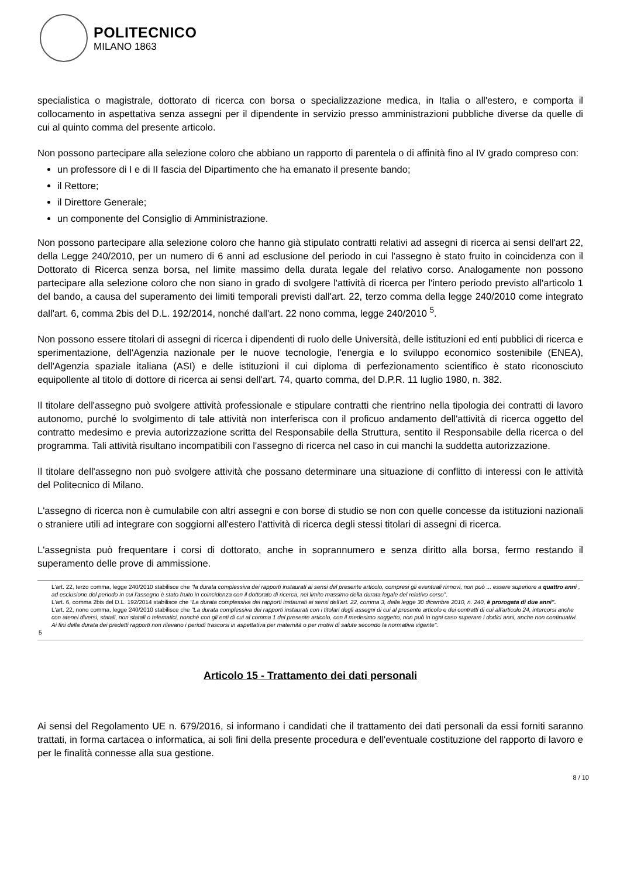POLITECNICO
MILANO 1863
specialistica o magistrale, dottorato di ricerca con borsa o specializzazione medica, in Italia o all'estero, e comporta il collocamento in aspettativa senza assegni per il dipendente in servizio presso amministrazioni pubbliche diverse da quelle di cui al quinto comma del presente articolo.
Non possono partecipare alla selezione coloro che abbiano un rapporto di parentela o di affinità fino al IV grado compreso con:
un professore di I e di II fascia del Dipartimento che ha emanato il presente bando;
il Rettore;
il Direttore Generale;
un componente del Consiglio di Amministrazione.
Non possono partecipare alla selezione coloro che hanno già stipulato contratti relativi ad assegni di ricerca ai sensi dell'art 22, della Legge 240/2010, per un numero di 6 anni ad esclusione del periodo in cui l'assegno è stato fruito in coincidenza con il Dottorato di Ricerca senza borsa, nel limite massimo della durata legale del relativo corso. Analogamente non possono partecipare alla selezione coloro che non siano in grado di svolgere l'attività di ricerca per l'intero periodo previsto all'articolo 1 del bando, a causa del superamento dei limiti temporali previsti dall'art. 22, terzo comma della legge 240/2010 come integrato dall'art. 6, comma 2bis del D.L. 192/2014, nonché dall'art. 22 nono comma, legge 240/2010 <sup>5</sup>.
Non possono essere titolari di assegni di ricerca i dipendenti di ruolo delle Università, delle istituzioni ed enti pubblici di ricerca e sperimentazione, dell'Agenzia nazionale per le nuove tecnologie, l'energia e lo sviluppo economico sostenibile (ENEA), dell'Agenzia spaziale italiana (ASI) e delle istituzioni il cui diploma di perfezionamento scientifico è stato riconosciuto equipollente al titolo di dottore di ricerca ai sensi dell'art. 74, quarto comma, del D.P.R. 11 luglio 1980, n. 382.
Il titolare dell'assegno può svolgere attività professionale e stipulare contratti che rientrino nella tipologia dei contratti di lavoro autonomo, purché lo svolgimento di tale attività non interferisca con il proficuo andamento dell'attività di ricerca oggetto del contratto medesimo e previa autorizzazione scritta del Responsabile della Struttura, sentito il Responsabile della ricerca o del programma. Tali attività risultano incompatibili con l'assegno di ricerca nel caso in cui manchi la suddetta autorizzazione.
Il titolare dell'assegno non può svolgere attività che possano determinare una situazione di conflitto di interessi con le attività del Politecnico di Milano.
L'assegno di ricerca non è cumulabile con altri assegni e con borse di studio se non con quelle concesse da istituzioni nazionali o straniere utili ad integrare con soggiorni all'estero l'attività di ricerca degli stessi titolari di assegni di ricerca.
L'assegnista può frequentare i corsi di dottorato, anche in soprannumero e senza diritto alla borsa, fermo restando il superamento delle prove di ammissione.
5
L'art. 22, terzo comma, legge 240/2010 stabilisce che "la durata complessiva dei rapporti instaurati ai sensi del presente articolo, compresi gli eventuali rinnovi, non può ... essere superiore a quattro anni , ad esclusione del periodo in cui l'assegno è stato fruito in coincidenza con il dottorato di ricerca, nel limite massimo della durata legale del relativo corso".
L'art. 6, comma 2bis del D.L. 192/2014 stabilisce che "La durata complessiva dei rapporti instaurati ai sensi dell'art. 22, comma 3, della legge 30 dicembre 2010, n. 240, è prorogata di due anni".
L'art. 22, nono comma, legge 240/2010 stabilisce che "La durata complessiva dei rapporti instaurati con i titolari degli assegni di cui al presente articolo e dei contratti di cui all'articolo 24, intercorsi anche con atenei diversi, statali, non statali o telematici, nonché con gli enti di cui al comma 1 del presente articolo, con il medesimo soggetto, non può in ogni caso superare i dodici anni, anche non continuativi. Ai fini della durata dei predetti rapporti non rilevano i periodi trascorsi in aspettativa per maternità o per motivi di salute secondo la normativa vigente".
Articolo 15 - Trattamento dei dati personali
Ai sensi del Regolamento UE n. 679/2016, si informano i candidati che il trattamento dei dati personali da essi forniti saranno trattati, in forma cartacea o informatica, ai soli fini della presente procedura e dell'eventuale costituzione del rapporto di lavoro e per le finalità connesse alla sua gestione.
8 / 10